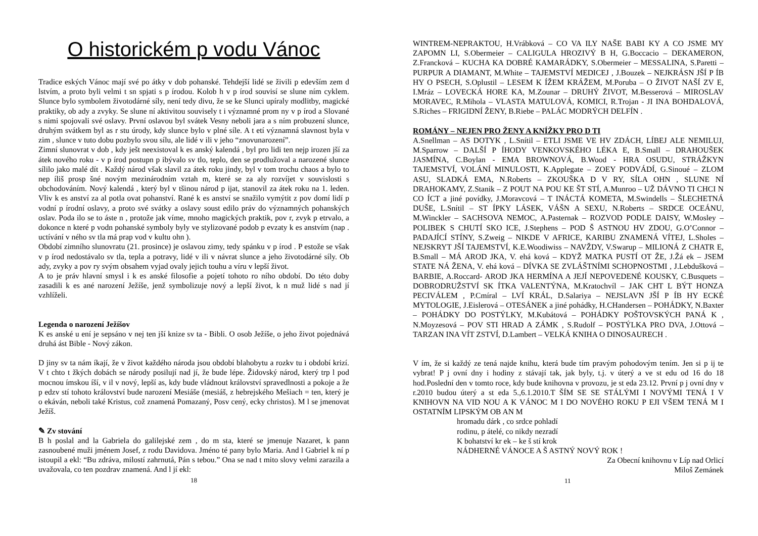O historickém p vodu Vánoc
Tradice eských Vánoc mají své po átky v dob pohanské. Tehdejší lidé se živili p edevším zem d lstvím, a proto byli velmi t sn spjati s p írodou. Kolob h v p írod souvisí se slune ním cyklem. Slunce bylo symbolem životodárné síly, není tedy divu, že se ke Slunci upíraly modlitby, magické praktiky, ob ady a zvyky. Se slune ní aktivitou souvisely t i významné prom ny v p írod a Slované s nimi spojovali své oslavy. První oslavou byl svátek Vesny neboli jara a s ním probuzení slunce, druhým svátkem byl as r stu úrody, kdy slunce bylo v plné síle. A t etí významná slavnost byla v zim , slunce v tuto dobu pozbylo svou sílu, ale lidé v ili v jeho “znovunarození”.
Zimní slunovrat v dob , kdy ješt neexistoval k es anský kalendá , byl pro lidi ten nejp irozen jší za átek nového roku - v p írod postupn p ibývalo sv tlo, teplo, den se prodlužoval a narozené slunce sílilo jako malé dít . Každý národ však slavil za átek roku jindy, byl v tom trochu chaos a bylo to nep íliš prosp šné novým mezinárodním vztah m, které se za aly rozvíjet v souvislosti s obchodováním. Nový kalendá , který byl v tšinou národ p ijat, stanovil za átek roku na 1. leden. Vliv k es anství za al potla ovat pohanství. Rané k es anství se snažilo vymýtit z pov domí lidí p vodní p írodní oslavy, a proto své svátky a oslavy soust edilo práv do významných pohanských oslav. Poda ilo se to áste n , protože jak víme, mnoho magických praktik, pov r, zvyk p etrvalo, a dokonce n které p vodn pohanské symboly byly ve stylizované podob p evzaty k es anstvím (nap . uctívání v ného sv tla má prap vod v kultu ohn ).
Období zimního slunovratu (21. prosince) je oslavou zimy, tedy spánku v p írod . P estože se však v p írod nedostávalo sv tla, tepla a potravy, lidé v ili v návrat slunce a jeho životodárné síly. Ob ady, zvyky a pov ry svým obsahem vyjad ovaly jejich touhu a víru v lepší život.
A to je práv hlavní smysl i k es anské filosofie a pojetí tohoto ro ního období. Do této doby zasadili k es ané narození Ježíše, jenž symbolizuje nový a lepší život, k n muž lidé s nad jí vzhlíželi.
Legenda o narození Ježíšov
K es anské u ení je sepsáno v nej ten jší knize sv ta - Bibli. O osob Ježíše, o jeho život pojednává druhá ást Bible - Nový zákon.
D jiny sv ta nám íkají, že v život každého národa jsou období blahobytu a rozkv tu i období krizí. V t chto t žkých dobách se národy posilují nad jí, že bude lépe. Židovský národ, který trp l pod mocnou ímskou íší, v il v nový, lepší as, kdy bude vládnout království spravedlnosti a pokoje a že p edzv stí tohoto království bude narození Mesiáše (mesiáš, z hebrejského Mešiach = ten, který je o ekáván, neboli také Kristus, což znamená Pomazaný, Posv cený, ecky christos). M l se jmenovat Ježíš.
✎ Zv stování
B h poslal and la Gabriela do galilejské zem , do m sta, které se jmenuje Nazaret, k pann zasnoubené muži jménem Josef, z rodu Davidova. Jméno té pany bylo Maria. And l Gabriel k ní p istoupil a ekl: “Bu zdráva, milostí zahrnutá, Pán s tebou.” Ona se nad t mito slovy velmi zarazila a uvažovala, co ten pozdrav znamená. And l jí ekl:
18
WINTREM-NEPRAKTOU, H.Vrábková – CO VA ILY NAŠE BABI KY A CO JSME MY ZAPOMN LI, S.Obermeier – CALIGULA HROZIVÝ B H, G.Boccacio – DEKAMERON, Z.Francková – KUCHA KA DOBRÉ KAMARÁDKY, S.Obermeier – MESSALINA, S.Paretti – PURPUR A DIAMANT, M.White – TAJEMSTVÍ MEDICEJ , J.Bouzek – NEJKRÁSN JŠÍ P ÍB HY O PSECH, S.Oplustil – LESEM K ÍŽEM KRÁŽEM, M.Poruba – O ŽIVOT NAŠÍ ZV E, I.Mráz – LOVECKÁ HORE KA, M.Zounar – DRUHÝ ŽIVOT, M.Besserová – MIROSLAV MORAVEC, R.Mihola – VLASTA MATULOVÁ, KOMICI, R.Trojan - JI INA BOHDALOVÁ, S.Riches – FRIGIDNÍ ŽENY, B.Riebe – PALÁC MODRÝCH DELFÍN .
ROMÁNY – NEJEN PRO ŽENY A KNÍŽKY PRO D TI
A.Snellman – AS DOTYK , L.Snítil – ETLI JSME VE HV ZDÁCH, LÍBEJ ALE NEMILUJ, M.Sparrow – DALŠÍ P ÍHODY VENKOVSKÉHO LÉKA E, B.Small – DRAHOUŠEK JASMÍNA, C.Boylan - EMA BROWNOVÁ, B.Wood - HRA OSUDU, STRÁŽKYN TAJEMSTVÍ, VOLÁNÍ MINULOSTI, K.Applegate – ZOEY PODVÁDÍ, G.Sinoué – ZLOM ASU, SLADKÁ EMA, N.Roberts – ZKOUŠKA D V RY, SÍLA OHN , SLUNE NÍ DRAHOKAMY, Z.Stanik – Z POUT NA POU KE ŠT STÍ, A.Munroo – UŽ DÁVNO TI CHCI N CO ÍCT a jiné povídky, J.Moravcová – T INÁCTÁ KOMETA, M.Swindells – ŠLECHETNÁ DUŠE, L.Snítil – ST ÍPKY LÁSEK, VÁŠN A SEXU, N.Roberts – SRDCE OCEÁNU, M.Winckler – SACHSOVA NEMOC, A.Pasternak – ROZVOD PODLE DAISY, W.Mosley – POLIBEK S CHUTÍ SKO ICE, J.Stephens – POD Š ASTNOU HV ZDOU, G.O’Connor – PADAJÍCÍ STÍNY, S.Zweig – NIKDE V AFRICE, KARIBU ZNAMENÁ VÍTEJ, L.Sholes – NEJSKRYT JŠÍ TAJEMSTVÍ, K.E.Woodiwiss – NAVŽDY, V.Swarup – MILIONÁ Z CHATR E, B.Small – MÁ AROD JKA, V. ehá ková – KDYŽ MATKA PUSTÍ OT ŽE, J.Žá ek – JSEM STATE NÁ ŽENA, V. ehá ková – DÍVKA SE ZVLÁŠTNÍMI SCHOPNOSTMI , J.Lebdušková – BARBIE, A.Roccard- AROD JKA HERMÍNA A JEJÍ NEPOVEDENÉ KOUSKY, C.Busquets – DOBRODRUŽSTVÍ SK ÍTKA VALENTÝNA, M.Kratochvíl – JAK CHT L BÝT HONZA PECIVÁLEM , P.Cmíral – LVÍ KRÁL, D.Salariya – NEJSLAVN JŠÍ P ÍB HY ECKÉ MYTOLOGIE, J.Eislerová – OTESÁNEK a jiné pohádky, H.CHandersen – POHÁDKY, N.Baxter – POHÁDKY DO POSTÝLKY, M.Kubátová – POHÁDKY POŠTOVSKÝCH PANÁ K , N.Moyzesová – POV STI HRAD A ZÁMK , S.Rudolf – POSTÝLKA PRO DVA, J.Ottová – TARZAN INA VÍT ZSTVÍ, D.Lambert – VELKÁ KNIHA O DINOSAURECH .
V ím, že si každý ze tená najde knihu, která bude tím pravým pohodovým tením. Jen si p ij te vybrat! P j ovní dny i hodiny z stávají tak, jak byly, t.j. v úterý a ve st edu od 16 do 18 hod.Poslední den v tomto roce, kdy bude knihovna v provozu, je st eda 23.12. První p j ovní dny v r.2010 budou úterý a st eda 5.,6.1.2010.T ŠÍM SE SE STÁLÝMI I NOVÝMI TENÁ I V KNIHOVN NA VID NOU A K VÁNOC M I DO NOVÉHO ROKU P EJI VŠEM TENÁ M I OSTATNÍM LIPSKÝM OB AN M
hromadu dárk , co srdce pohladí
rodinu, p átelé, co nikdy nezradí
K bohatství kr ek – ke š stí krok
NÁDHERNÉ VÁNOCE A Š ASTNÝ NOVÝ ROK !
Za Obecní knihovnu v Líp nad Orlicí
Miloš Zemánek
11